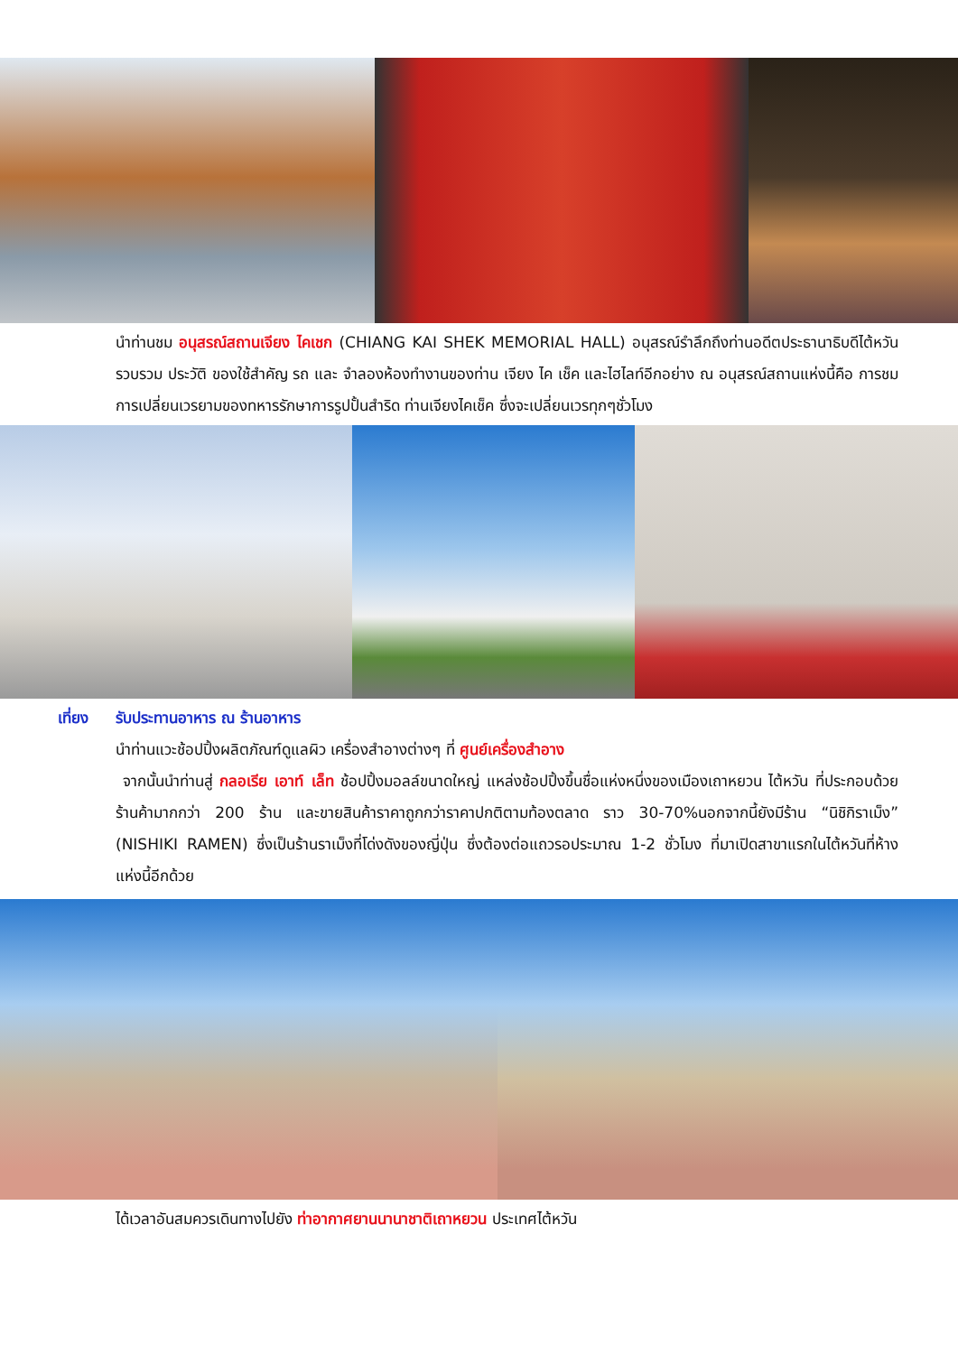นำท่านชม อนุสรณ์สถานเจียง ไคเชก (CHIANG KAI SHEK MEMORIAL HALL) อนุสรณ์รำลึกถึงท่านอดีตประธานาธิบดีไต้หวัน รวบรวม ประวัติ ของใช้สำคัญ รถ และ จำลองห้องทำงานของท่าน เจียง ไค เช็ค และไฮไลท์อีกอย่าง ณ อนุสรณ์สถานแห่งนี้คือ การชม การเปลี่ยนเวรยามของทหารรักษาการรูปปั้นสำริด ท่านเจียงไคเช็ค ซึ่งจะเปลี่ยนเวรทุกๆชั่วโมง
เที่ยง รับประทานอาหาร ณ ร้านอาหาร
นำท่านแวะช้อปปิ้งผลิตภัณฑ์ดูแลผิว เครื่องสำอางต่างๆ ที่ ศูนย์เครื่องสำอาง
จากนั้นนำท่านสู่ กลอเรีย เอาท์ เล็ท ช้อปปิ้งมอลล์ขนาดใหญ่ แหล่งช้อปปิ้งขึ้นชื่อแห่งหนึ่งของเมืองเถาหยวน ไต้หวัน ที่ประกอบด้วยร้านค้ามากกว่า 200 ร้าน และขายสินค้าราคาถูกกว่าราคาปกติตามท้องตลาด ราว 30-70%นอกจากนี้ยังมีร้าน “นิชิกิราเม็ง” (NISHIKI RAMEN) ซึ่งเป็นร้านราเม็งที่โด่งดังของญี่ปุ่น ซึ่งต้องต่อแถวรอประมาณ 1-2 ชั่วโมง ที่มาเปิดสาขาแรกในไต้หวันที่ห้างแห่งนี้อีกด้วย
ได้เวลาอันสมควรเดินทางไปยัง ท่าอากาศยานนานาชาติเถาหยวน ประเทศไต้หวัน